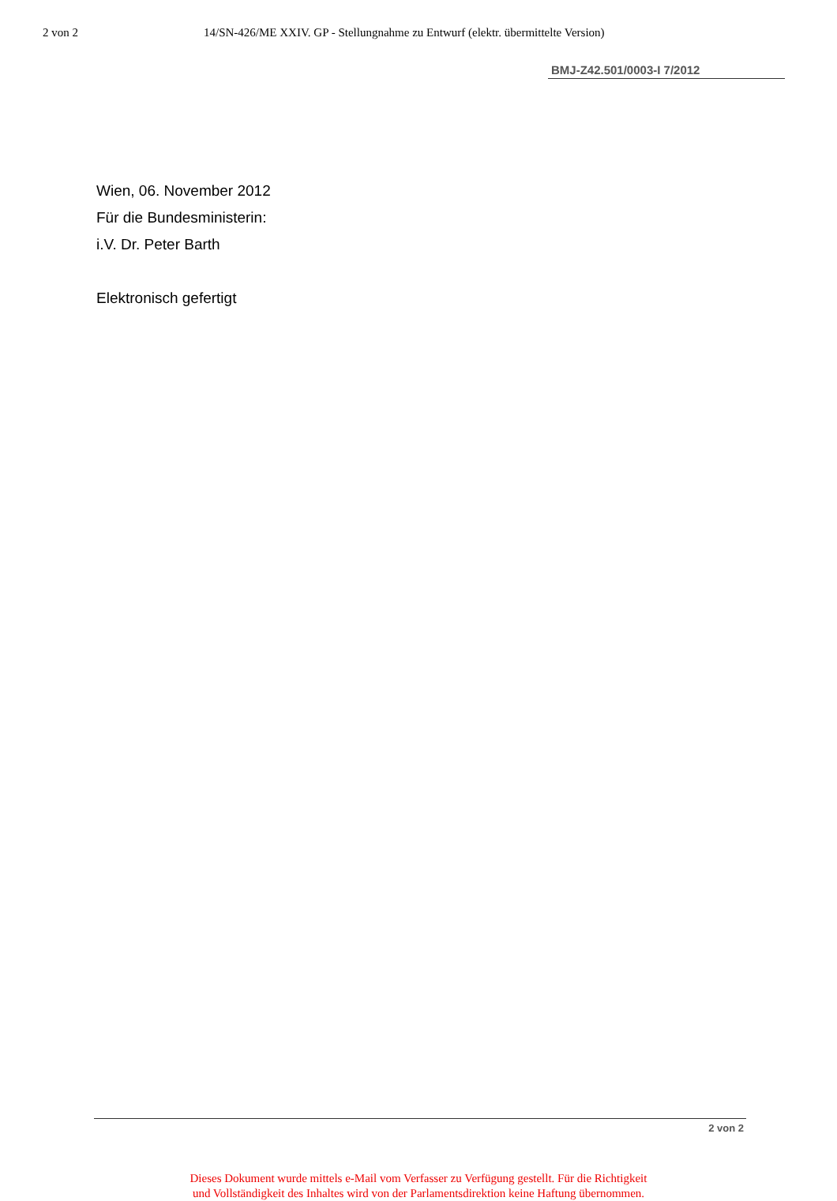2 von 2 14/SN-426/ME XXIV. GP - Stellungnahme zu Entwurf (elektr. übermittelte Version)
BMJ-Z42.501/0003-I 7/2012
Wien, 06. November 2012
Für die Bundesministerin:
i.V. Dr. Peter Barth
Elektronisch gefertigt
2 von 2
Dieses Dokument wurde mittels e-Mail vom Verfasser zu Verfügung gestellt. Für die Richtigkeit
und Vollständigkeit des Inhaltes wird von der Parlamentsdirektion keine Haftung übernommen.